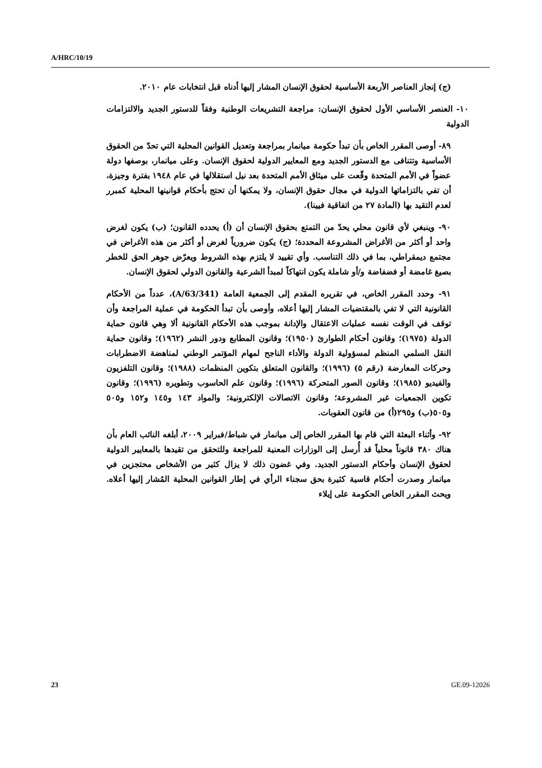A/HRC/10/19
(ج) إنجاز العناصر الأربعة الأساسية لحقوق الإنسان المشار إليها أدناه قبل انتخابات عام ٢٠١٠.
١٠- العنصر الأساسي الأول لحقوق الإنسان: مراجعة التشريعات الوطنية وفقاً للدستور الجديد والالتزامات الدولية
٨٩- أوصى المقرر الخاص بأن تبدأ حكومة ميانمار بمراجعة وتعديل القوانين المحلية التي تحدّ من الحقوق الأساسية وتتنافى مع الدستور الجديد ومع المعايير الدولية لحقوق الإنسان. وعلى ميانمار، بوصفها دولة عضواً في الأمم المتحدة وقّعت على ميثاق الأمم المتحدة بعد نيل استقلالها في عام ١٩٤٨ بفترة وجيزة، أن تفي بالتزاماتها الدولية في مجال حقوق الإنسان، ولا يمكنها أن تحتج بأحكام قوانينها المحلية كمبرر لعدم التقيد بها (المادة ٢٧ من اتفاقية فيينا).
٩٠- وينبغي لأي قانون محلي يحدّ من التمتع بحقوق الإنسان أن (أ) يحدده القانون؛ (ب) يكون لغرض واحد أو أكثر من الأغراض المشروعة المحددة؛ (ج) يكون ضرورياً لغرض أو أكثر من هذه الأغراض في مجتمع ديمقراطي، بما في ذلك التناسب. وأي تقييد لا يلتزم بهذه الشروط ويعرّض جوهر الحق للخطر بصيغ غامضة أو فضفاضة و/أو شاملة يكون انتهاكاً لمبدأ الشرعية والقانون الدولي لحقوق الإنسان.
٩١- وحدد المقرر الخاص، في تقريره المقدم إلى الجمعية العامة (A/63/341)، عدداً من الأحكام القانونية التي لا تفي بالمقتضيات المشار إليها أعلاه، وأوصى بأن تبدأ الحكومة في عملية المراجعة وأن توقف في الوقت نفسه عمليات الاعتقال والإدانة بموجب هذه الأحكام القانونية ألا وهي قانون حماية الدولة (١٩٧٥)؛ وقانون أحكام الطوارئ (١٩٥٠)؛ وقانون المطابع ودور النشر (١٩٦٢)؛ وقانون حماية النقل السلمي المنظم لمسؤولية الدولة والأداء الناجح لمهام المؤتمر الوطني لمناهضة الاضطرابات وحركات المعارضة (رقم ٥) (١٩٩٦)؛ والقانون المتعلق بتكوين المنظمات (١٩٨٨)؛ وقانون التلفزيون والفيديو (١٩٨٥)؛ وقانون الصور المتحركة (١٩٩٦)؛ وقانون علم الحاسوب وتطويره (١٩٩٦)؛ وقانون تكوين الجمعيات غير المشروعة؛ وقانون الاتصالات الإلكترونية؛ والمواد ١٤٣ و١٤٥ و١٥٢ و٥٠٥ و٥٠٥(ب) و٢٩٥(أ) من قانون العقوبات.
٩٢- وأثناء البعثة التي قام بها المقرر الخاص إلى ميانمار في شباط/فبراير ٢٠٠٩، أبلغه النائب العام بأن هناك ٣٨٠ قانوناً محلياً قد أُرسل إلى الوزارات المعنية للمراجعة وللتحقق من تقيدها بالمعايير الدولية لحقوق الإنسان وأحكام الدستور الجديد. وفي غضون ذلك لا يزال كثير من الأشخاص محتجزين في ميانمار وصدرت أحكام قاسية كثيرة بحق سجناء الرأي في إطار القوانين المحلية المُشار إليها أعلاه. ويحث المقرر الخاص الحكومة على إيلاء
23 GE.09-12026